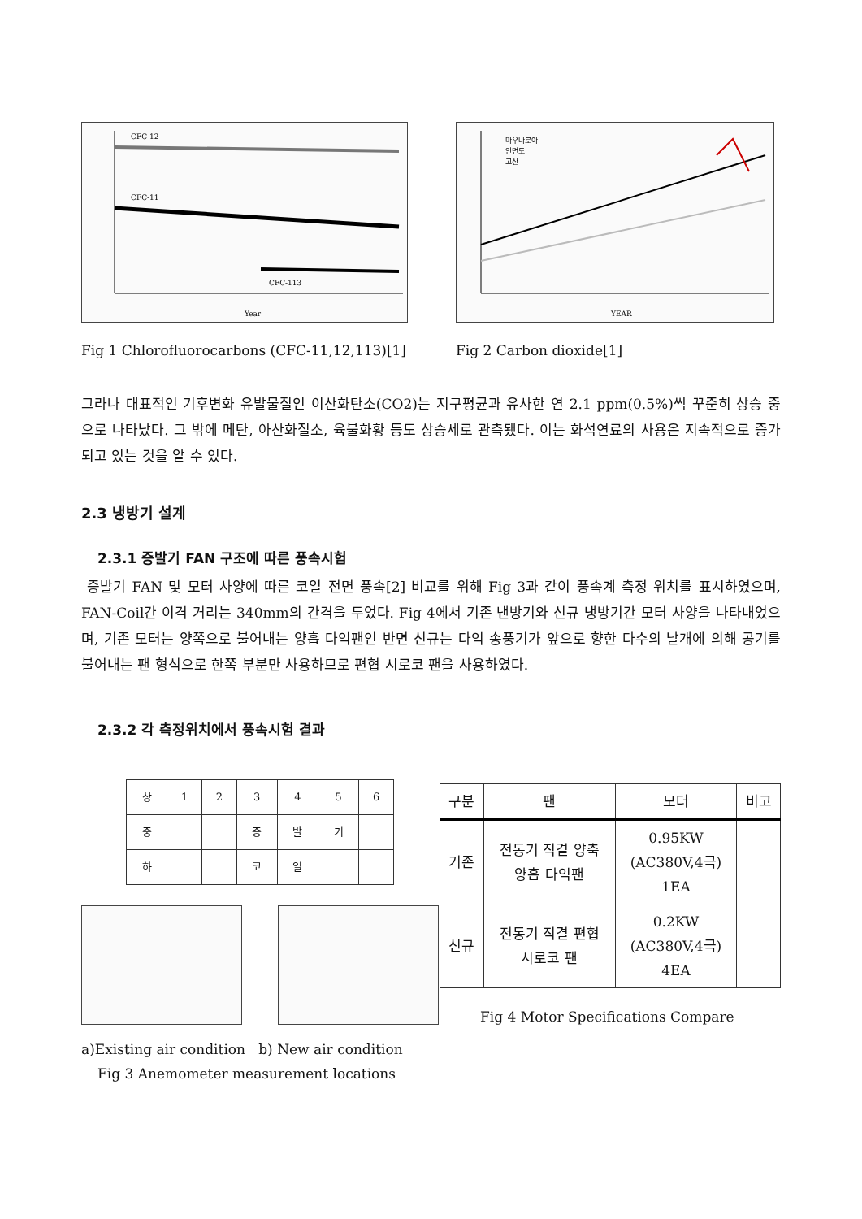CFC-12
CFC-11
CFC-113
Year
Fig 1 Chlorofluorocarbons (CFC-11,12,113)[1]
마우나로아
안면도
고산
YEAR
Fig 2 Carbon dioxide[1]
그라나 대표적인 기후변화 유발물질인 이산화탄소(CO2)는 지구평균과 유사한 연 2.1 ppm(0.5%)씩 꾸준히 상승 중으로 나타났다. 그 밖에 메탄, 아산화질소, 육불화황 등도 상승세로 관측됐다. 이는 화석연료의 사용은 지속적으로 증가되고 있는 것을 알 수 있다.
2.3 냉방기 설계
2.3.1 증발기 FAN 구조에 따른 풍속시험
증발기 FAN 및 모터 사양에 따른 코일 전면 풍속[2] 비교를 위해 Fig 3과 같이 풍속계 측정 위치를 표시하였으며, FAN-Coil간 이격 거리는 340mm의 간격을 두었다. Fig 4에서 기존 낸방기와 신규 냉방기간 모터 사양을 나타내었으며, 기존 모터는 양쪽으로 불어내는 양흡 다익팬인 반면 신규는 다익 송풍기가 앞으로 향한 다수의 날개에 의해 공기를 불어내는 팬 형식으로 한쪽 부분만 사용하므로 편협 시로코 팬을 사용하였다.
2.3.2 각 측정위치에서 풍속시험 결과
| 상 | 1 | 2 | 3 | 4 | 5 | 6 |
| 중 | | | 증 | 발 | 기 | |
| 하 | | | 코 | 일 | | |
a)Existing air condition b) New air condition
Fig 3 Anemometer measurement locations
| 구분 | 팬 | 모터 | 비고 |
| --- | --- | --- | --- |
| 기존 | 전동기 직결 양축 양흡 다익팬 | 0.95KW (AC380V,4극) 1EA | |
| 신규 | 전동기 직결 편협 시로코 팬 | 0.2KW (AC380V,4극) 4EA | |
Fig 4 Motor Specifications Compare